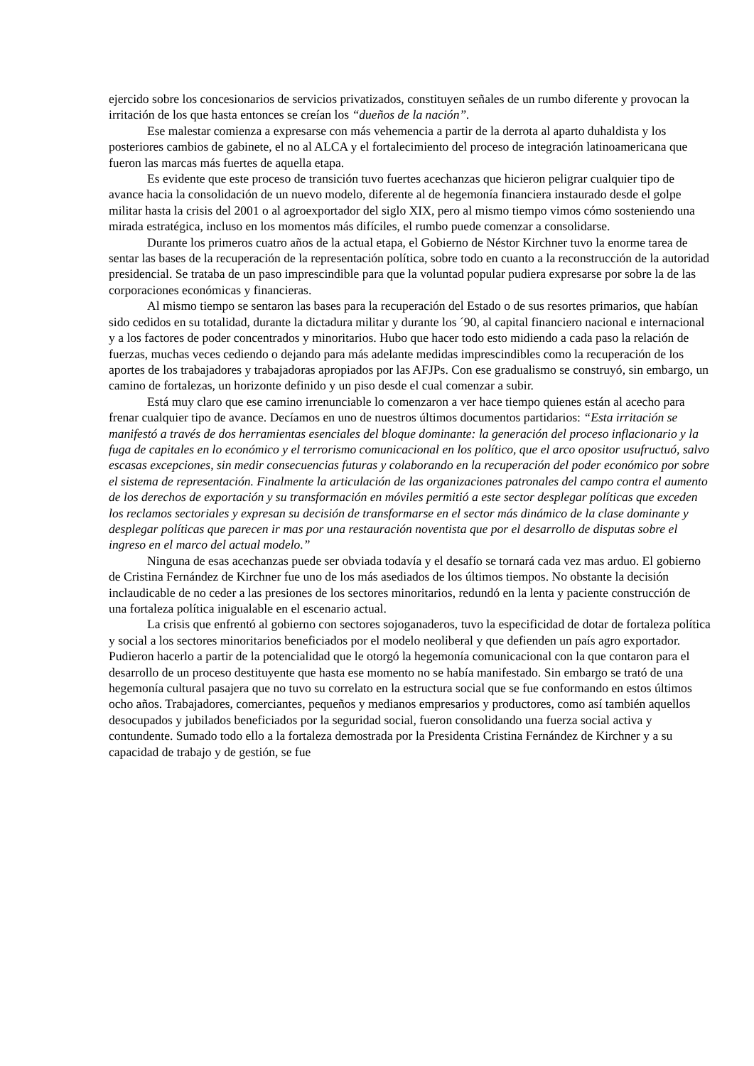ejercido sobre los concesionarios de servicios privatizados, constituyen señales de un rumbo diferente y provocan la irritación de los que hasta entonces se creían los “dueños de la nación”.
Ese malestar comienza a expresarse con más vehemencia a partir de la derrota al aparto duhaldista y los posteriores cambios de gabinete, el no al ALCA y el fortalecimiento del proceso de integración latinoamericana que fueron las marcas más fuertes de aquella etapa.
Es evidente que este proceso de transición tuvo fuertes acechanzas que hicieron peligrar cualquier tipo de avance hacia la consolidación de un nuevo modelo, diferente al de hegemonía financiera instaurado desde el golpe militar hasta la crisis del 2001 o al agroexportador del siglo XIX, pero al mismo tiempo vimos cómo sosteniendo una mirada estratégica, incluso en los momentos más difíciles, el rumbo puede comenzar a consolidarse.
Durante los primeros cuatro años de la actual etapa, el Gobierno de Néstor Kirchner tuvo la enorme tarea de sentar las bases de la recuperación de la representación política, sobre todo en cuanto a la reconstrucción de la autoridad presidencial. Se trataba de un paso imprescindible para que la voluntad popular pudiera expresarse por sobre la de las corporaciones económicas y financieras.
Al mismo tiempo se sentaron las bases para la recuperación del Estado o de sus resortes primarios, que habían sido cedidos en su totalidad, durante la dictadura militar y durante los ´90, al capital financiero nacional e internacional y a los factores de poder concentrados y minoritarios. Hubo que hacer todo esto midiendo a cada paso la relación de fuerzas, muchas veces cediendo o dejando para más adelante medidas imprescindibles como la recuperación de los aportes de los trabajadores y trabajadoras apropiados por las AFJPs. Con ese gradualismo se construyó, sin embargo, un camino de fortalezas, un horizonte definido y un piso desde el cual comenzar a subir.
Está muy claro que ese camino irrenunciable lo comenzaron a ver hace tiempo quienes están al acecho para frenar cualquier tipo de avance. Decíamos en uno de nuestros últimos documentos partidarios: “Esta irritación se manifestó a través de dos herramientas esenciales del bloque dominante: la generación del proceso inflacionario y la fuga de capitales en lo económico y el terrorismo comunicacional en los político, que el arco opositor usufructuó, salvo escasas excepciones, sin medir consecuencias futuras y colaborando en la recuperación del poder económico por sobre el sistema de representación. Finalmente la articulación de las organizaciones patronales del campo contra el aumento de los derechos de exportación y su transformación en móviles permitió a este sector desplegar políticas que exceden los reclamos sectoriales y expresan su decisión de transformarse en el sector más dinámico de la clase dominante y desplegar políticas que parecen ir mas por una restauración noventista que por el desarrollo de disputas sobre el ingreso en el marco del actual modelo.”
Ninguna de esas acechanzas puede ser obviada todavía y el desafío se tornará cada vez mas arduo. El gobierno de Cristina Fernández de Kirchner fue uno de los más asediados de los últimos tiempos. No obstante la decisión inclaudicable de no ceder a las presiones de los sectores minoritarios, redundó en la lenta y paciente construcción de una fortaleza política inigualable en el escenario actual.
La crisis que enfrentó al gobierno con sectores sojoganaderos, tuvo la especificidad de dotar de fortaleza política y social a los sectores minoritarios beneficiados por el modelo neoliberal y que defienden un país agro exportador. Pudieron hacerlo a partir de la potencialidad que le otorgó la hegemonía comunicacional con la que contaron para el desarrollo de un proceso destituyente que hasta ese momento no se había manifestado. Sin embargo se trató de una hegemonía cultural pasajera que no tuvo su correlato en la estructura social que se fue conformando en estos últimos ocho años. Trabajadores, comerciantes, pequeños y medianos empresarios y productores, como así también aquellos desocupados y jubilados beneficiados por la seguridad social, fueron consolidando una fuerza social activa y contundente. Sumado todo ello a la fortaleza demostrada por la Presidenta Cristina Fernández de Kirchner y a su capacidad de trabajo y de gestión, se fue